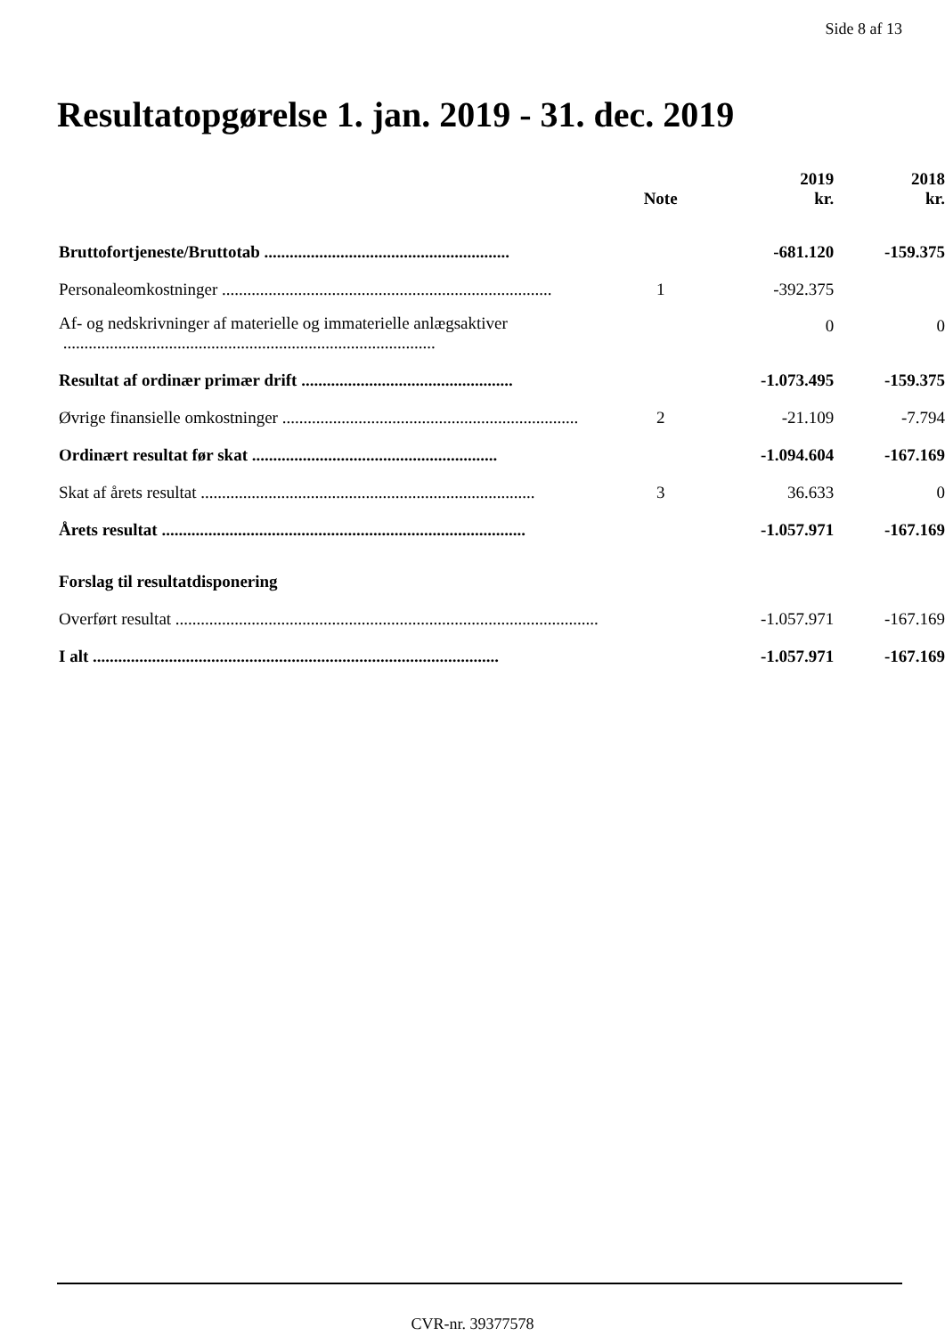Side 8 af 13
Resultatopgørelse 1. jan. 2019 - 31. dec. 2019
| | Note | 2019 kr. | 2018 kr. |
| --- | --- | --- | --- |
| Bruttofortjeneste/Bruttotab .......................................................... | | -681.120 | -159.375 |
| Personaleomkostninger .............................................................................. | 1 | -392.375 | |
| Af- og nedskrivninger af materielle og immaterielle anlægsaktiver ........................................................................................ | | 0 | 0 |
| Resultat af ordinær primær drift .................................................. | | -1.073.495 | -159.375 |
| Øvrige finansielle omkostninger ...................................................................... | 2 | -21.109 | -7.794 |
| Ordinært resultat før skat .......................................................... | | -1.094.604 | -167.169 |
| Skat af årets resultat ............................................................................... | 3 | 36.633 | 0 |
| Årets resultat ...................................................................................... | | -1.057.971 | -167.169 |
| Forslag til resultatdisponering | | | |
| Overført resultat .................................................................................................... | | -1.057.971 | -167.169 |
| I alt ................................................................................................ | | -1.057.971 | -167.169 |
CVR-nr. 39377578